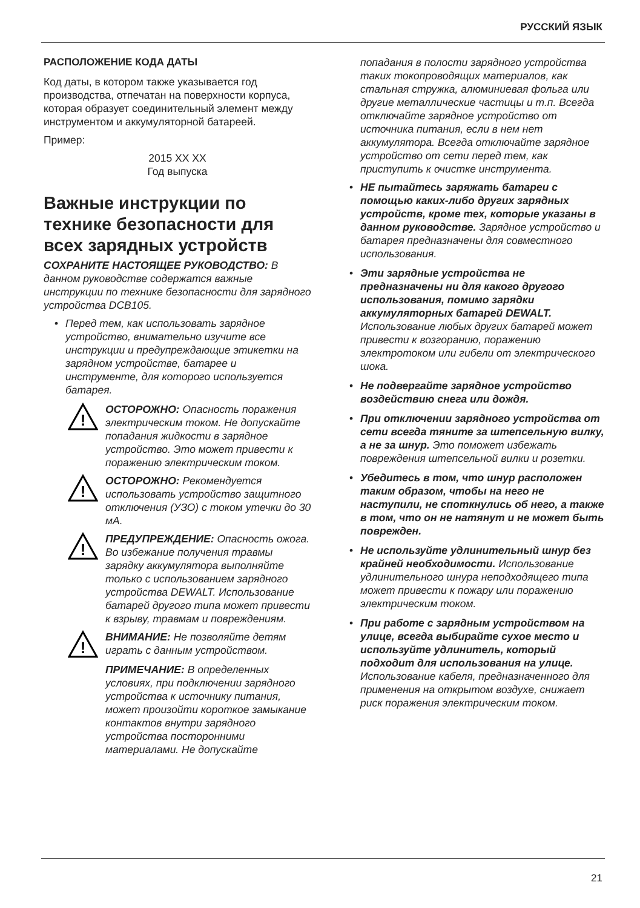РУССКИЙ ЯЗЫК
РАСПОЛОЖЕНИЕ КОДА ДАТЫ
Код даты, в котором также указывается год производства, отпечатан на поверхности корпуса, которая образует соединительный элемент между инструментом и аккумуляторной батареей.
Пример:
2015 XX XX
Год выпуска
Важные инструкции по технике безопасности для всех зарядных устройств
СОХРАНИТЕ НАСТОЯЩЕЕ РУКОВОДСТВО: В данном руководстве содержатся важные инструкции по технике безопасности для зарядного устройства DCB105.
Перед тем, как использовать зарядное устройство, внимательно изучите все инструкции и предупреждающие этикетки на зарядном устройстве, батарее и инструменте, для которого используется батарея.
!
ОСТОРОЖНО: Опасность поражения электрическим током. Не допускайте попадания жидкости в зарядное устройство. Это может привести к поражению электрическим током.
!
ОСТОРОЖНО: Рекомендуется использовать устройство защитного отключения (УЗО) с током утечки до 30 мА.
!
ПРЕДУПРЕЖДЕНИЕ: Опасность ожога. Во избежание получения травмы зарядку аккумулятора выполняйте только с использованием зарядного устройства DEWALT. Использование батарей другого типа может привести к взрыву, травмам и повреждениям.
!
ВНИМАНИЕ: Не позволяйте детям играть с данным устройством.
ПРИМЕЧАНИЕ: В определенных условиях, при подключении зарядного устройства к источнику питания, может произойти короткое замыкание контактов внутри зарядного устройства посторонними материалами. Не допускайте
попадания в полости зарядного устройства таких токопроводящих материалов, как стальная стружка, алюминиевая фольга или другие металлические частицы и т.п. Всегда отключайте зарядное устройство от источника питания, если в нем нет аккумулятора. Всегда отключайте зарядное устройство от сети перед тем, как приступить к очистке инструмента.
НЕ пытайтесь заряжать батареи с помощью каких-либо других зарядных устройств, кроме тех, которые указаны в данном руководстве. Зарядное устройство и батарея предназначены для совместного использования.
Эти зарядные устройства не предназначены ни для какого другого использования, помимо зарядки аккумуляторных батарей DEWALT. Использование любых других батарей может привести к возгоранию, поражению электротоком или гибели от электрического шока.
Не подвергайте зарядное устройство воздействию снега или дождя.
При отключении зарядного устройства от сети всегда тяните за штепсельную вилку, а не за шнур. Это поможет избежать повреждения штепсельной вилки и розетки.
Убедитесь в том, что шнур расположен таким образом, чтобы на него не наступили, не споткнулись об него, а также в том, что он не натянут и не может быть поврежден.
Не используйте удлинительный шнур без крайней необходимости. Использование удлинительного шнура неподходящего типа может привести к пожару или поражению электрическим током.
При работе с зарядным устройством на улице, всегда выбирайте сухое место и используйте удлинитель, который подходит для использования на улице. Использование кабеля, предназначенного для применения на открытом воздухе, снижает риск поражения электрическим током.
21